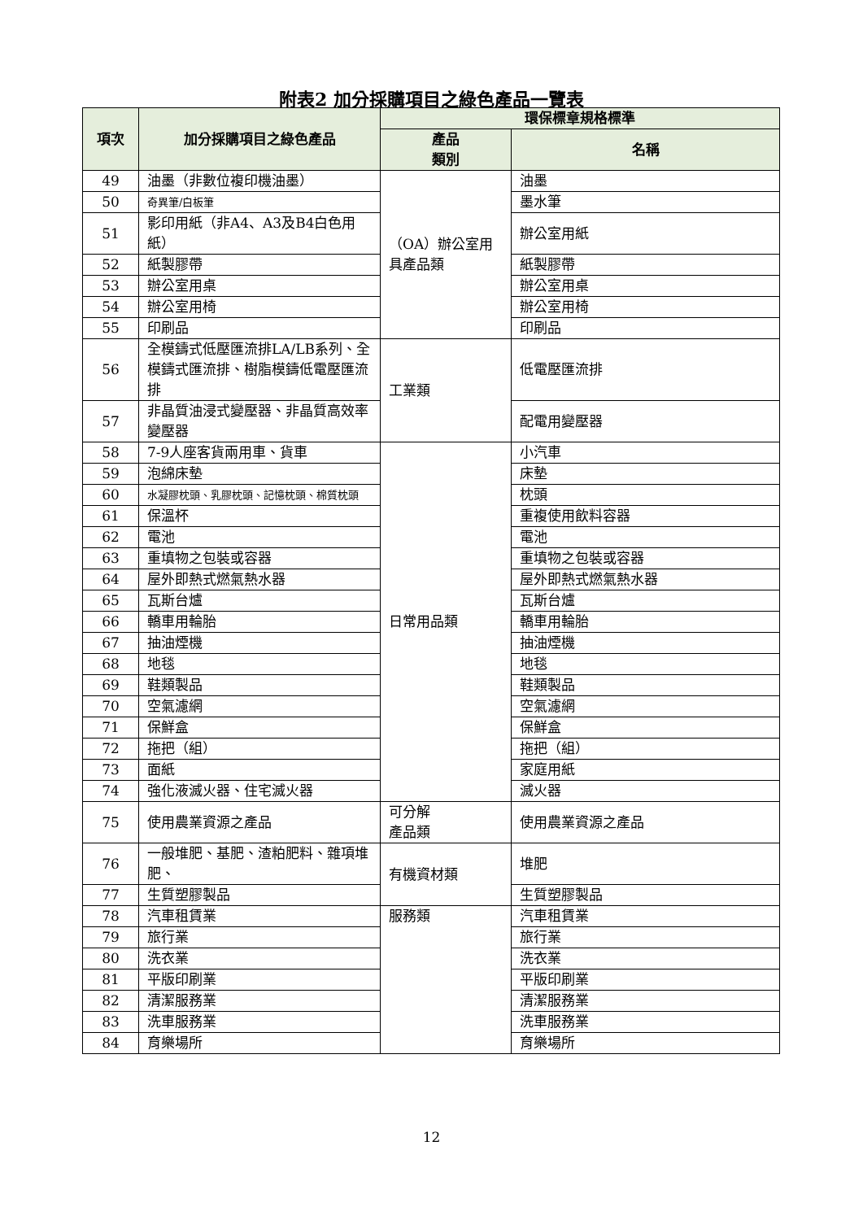附表2 加分採購項目之綠色產品一覽表
| 項次 | 加分採購項目之綠色產品 | 環保標章規格標準 | |
| --- | --- | --- | --- |
| | | 產品 類別 | 名稱 |
| 49 | 油墨（非數位複印機油墨） | （OA）辦公室用具產品類 | 油墨 |
| 50 | 奇異筆/白板筆 | | 墨水筆 |
| 51 | 影印用紙（非A4、A3及B4白色用紙） | | 辦公室用紙 |
| 52 | 紙製膠帶 | | 紙製膠帶 |
| 53 | 辦公室用桌 | | 辦公室用桌 |
| 54 | 辦公室用椅 | | 辦公室用椅 |
| 55 | 印刷品 | | 印刷品 |
| 56 | 全模鑄式低壓匯流排LA/LB系列、全模鑄式匯流排、樹脂模鑄低電壓匯流排 | 工業類 | 低電壓匯流排 |
| 57 | 非晶質油浸式變壓器、非晶質高效率變壓器 | | 配電用變壓器 |
| 58 | 7-9人座客貨兩用車、貨車 | 日常用品類 | 小汽車 |
| 59 | 泡綿床墊 | | 床墊 |
| 60 | 水凝膠枕頭、乳膠枕頭、記憶枕頭、棉質枕頭 | | 枕頭 |
| 61 | 保溫杯 | | 重複使用飲料容器 |
| 62 | 電池 | | 電池 |
| 63 | 重填物之包裝或容器 | | 重填物之包裝或容器 |
| 64 | 屋外即熱式燃氣熱水器 | | 屋外即熱式燃氣熱水器 |
| 65 | 瓦斯台爐 | | 瓦斯台爐 |
| 66 | 轎車用輪胎 | | 轎車用輪胎 |
| 67 | 抽油煙機 | | 抽油煙機 |
| 68 | 地毯 | | 地毯 |
| 69 | 鞋類製品 | | 鞋類製品 |
| 70 | 空氣濾網 | | 空氣濾網 |
| 71 | 保鮮盒 | | 保鮮盒 |
| 72 | 拖把（組） | | 拖把（組） |
| 73 | 面紙 | | 家庭用紙 |
| 74 | 強化液滅火器、住宅滅火器 | | 滅火器 |
| 75 | 使用農業資源之產品 | 可分解 產品類 | 使用農業資源之產品 |
| 76 | 一般堆肥、基肥、渣粕肥料、雜項堆肥、 | 有機資材類 | 堆肥 |
| 77 | 生質塑膠製品 | | 生質塑膠製品 |
| 78 | 汽車租賃業 | 服務類 | 汽車租賃業 |
| 79 | 旅行業 | | 旅行業 |
| 80 | 洗衣業 | | 洗衣業 |
| 81 | 平版印刷業 | | 平版印刷業 |
| 82 | 清潔服務業 | | 清潔服務業 |
| 83 | 洗車服務業 | | 洗車服務業 |
| 84 | 育樂場所 | | 育樂場所 |
12